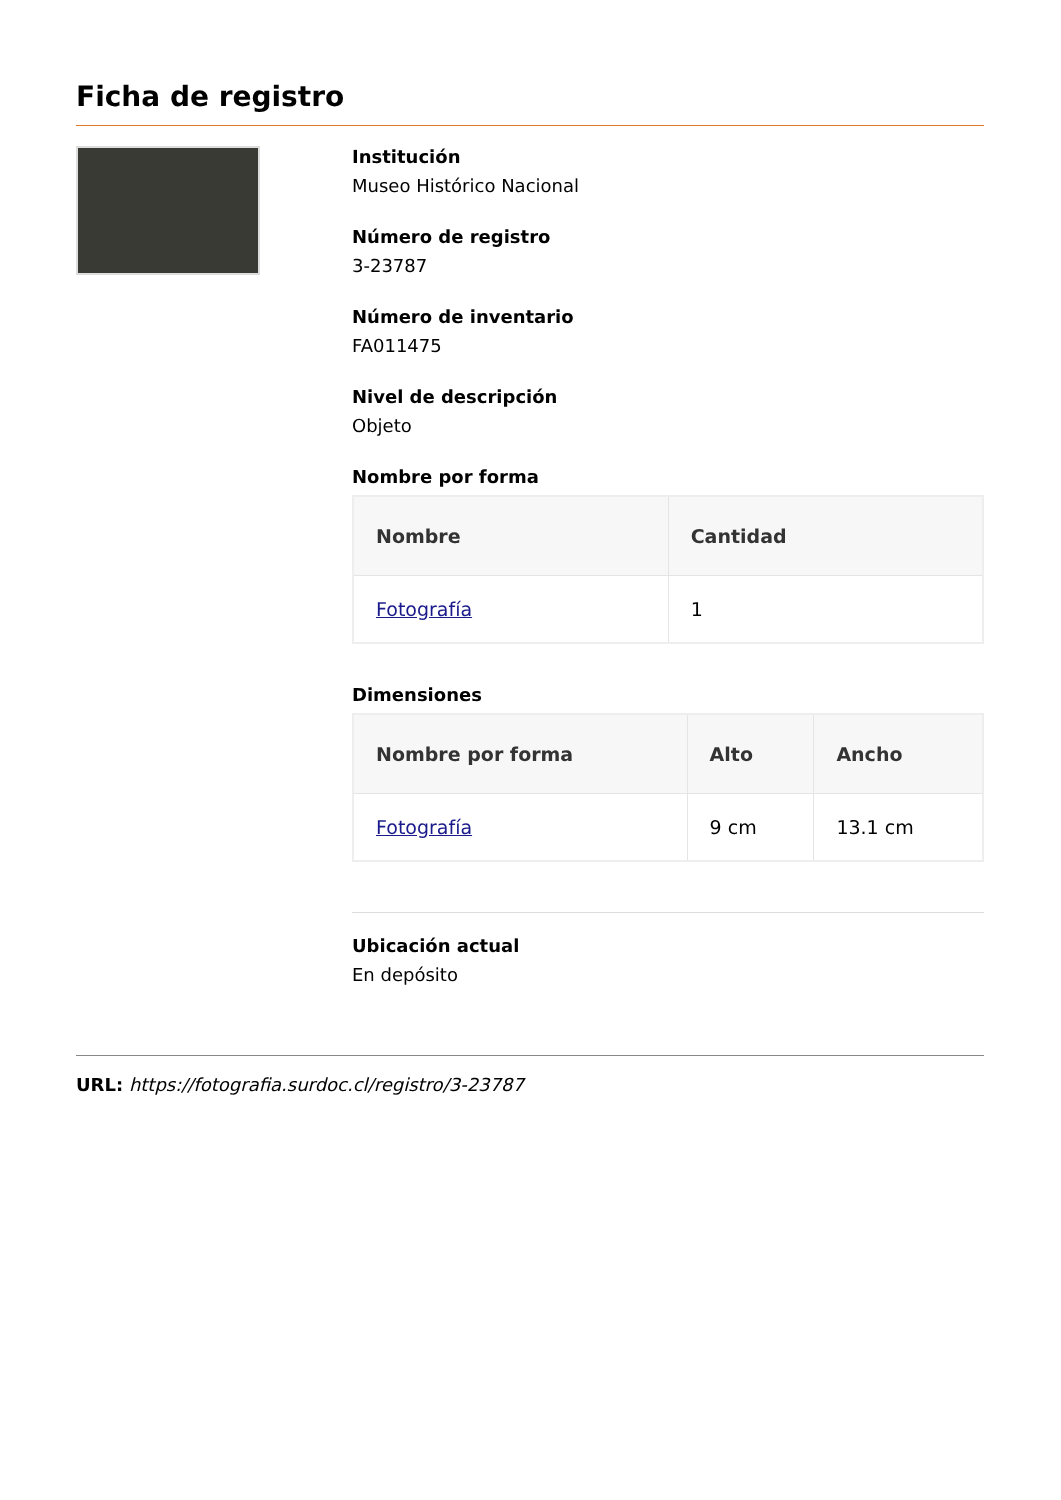Ficha de registro
Institución
Museo Histórico Nacional
Número de registro
3-23787
Número de inventario
FA011475
Nivel de descripción
Objeto
Nombre por forma
| Nombre | Cantidad |
| --- | --- |
| Fotografía | 1 |
Dimensiones
| Nombre por forma | Alto | Ancho |
| --- | --- | --- |
| Fotografía | 9 cm | 13.1 cm |
Ubicación actual
En depósito
URL: https://fotografia.surdoc.cl/registro/3-23787